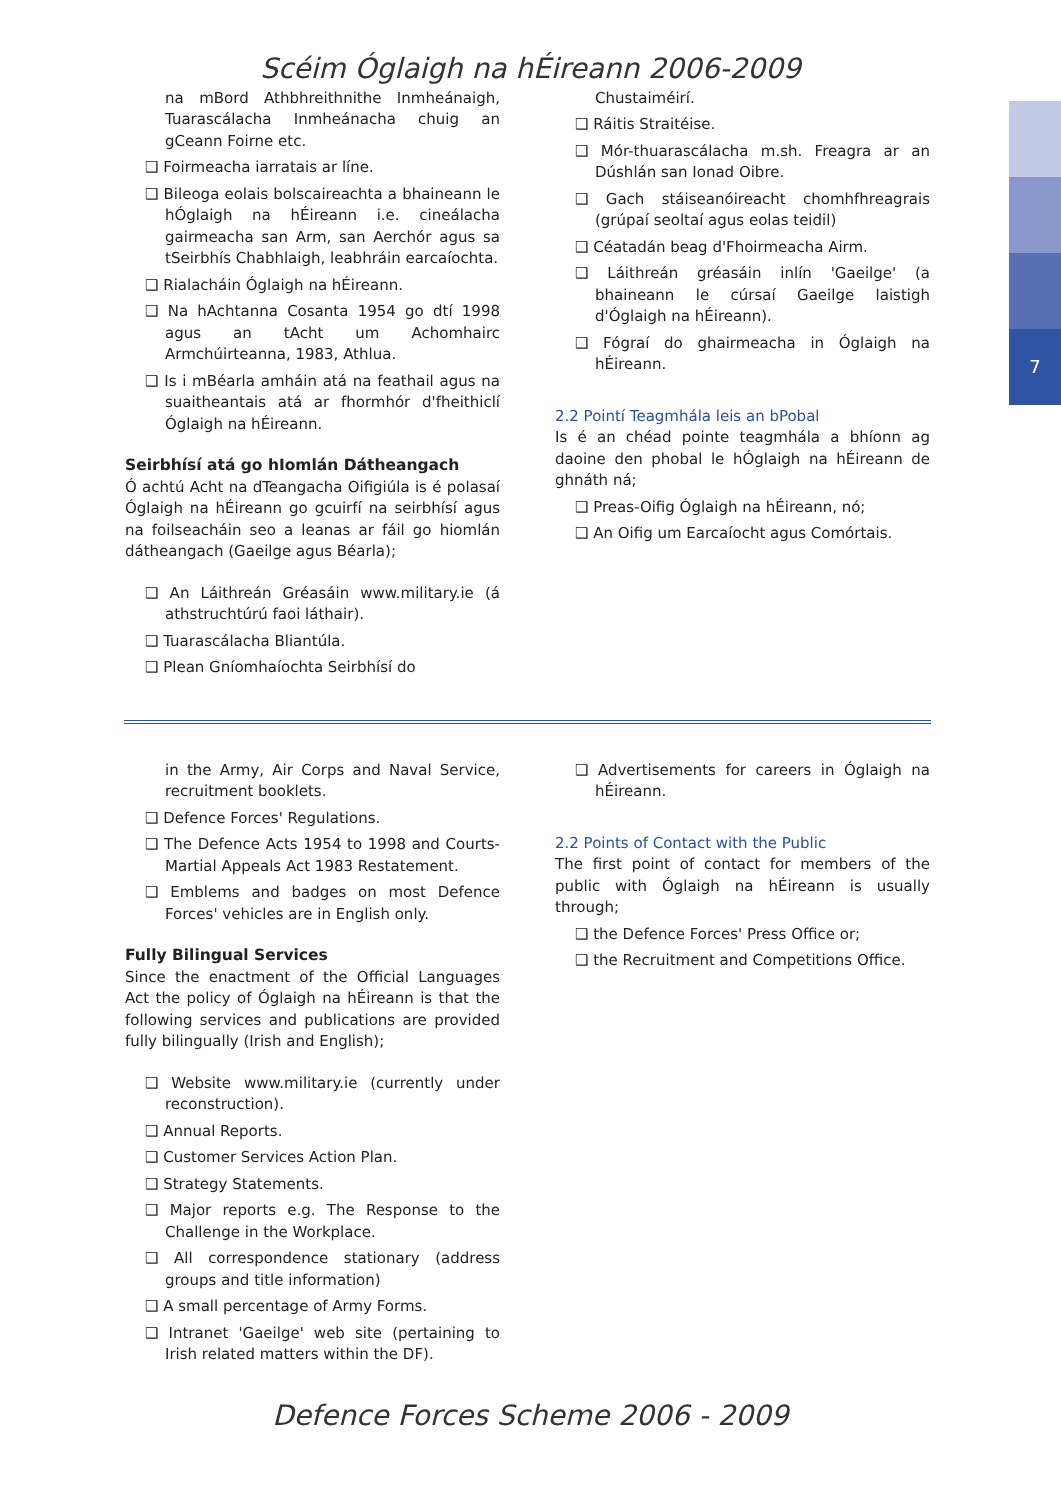7
Scéim Óglaigh na hÉireann 2006-2009
na mBord Athbhreithnithe Inmheánaigh, Tuarascálacha Inmheánacha chuig an gCeann Foirne etc.
❑ Foirmeacha iarratais ar líne.
❑ Bileoga eolais bolscaireachta a bhaineann le hÓglaigh na hÉireann i.e. cineálacha gairmeacha san Arm, san Aerchór agus sa tSeirbhís Chabhlaigh, leabhráin earcaíochta.
❑ Rialacháin Óglaigh na hÉireann.
❑ Na hAchtanna Cosanta 1954 go dtí 1998 agus an tAcht um Achomhairc Armchúirteanna, 1983, Athlua.
❑ Is i mBéarla amháin atá na feathail agus na suaitheantais atá ar fhormhór d'fheithiclí Óglaigh na hÉireann.
Seirbhísí atá go hIomlán Dátheangach
Ó achtú Acht na dTeangacha Oifigiúla is é polasaí Óglaigh na hÉireann go gcuirfí na seirbhísí agus na foilseacháin seo a leanas ar fáil go hiomlán dátheangach (Gaeilge agus Béarla);
❑ An Láithreán Gréasáin www.military.ie (á athstruchtúrú faoi láthair).
❑ Tuarascálacha Bliantúla.
❑ Plean Gníomhaíochta Seirbhísí do
Chustaiméirí.
❑ Ráitis Straitéise.
❑ Mór-thuarascálacha m.sh. Freagra ar an Dúshlán san Ionad Oibre.
❑ Gach stáiseanóireacht chomhfhreagrais (grúpaí seoltaí agus eolas teidil)
❑ Céatadán beag d'Fhoirmeacha Airm.
❑ Láithreán gréasáin inlín 'Gaeilge' (a bhaineann le cúrsaí Gaeilge laistigh d'Óglaigh na hÉireann).
❑ Fógraí do ghairmeacha in Óglaigh na hÉireann.
2.2 Pointí Teagmhála leis an bPobal
Is é an chéad pointe teagmhála a bhíonn ag daoine den phobal le hÓglaigh na hÉireann de ghnáth ná;
❑ Preas-Oifig Óglaigh na hÉireann, nó;
❑ An Oifig um Earcaíocht agus Comórtais.
in the Army, Air Corps and Naval Service, recruitment booklets.
❑ Defence Forces' Regulations.
❑ The Defence Acts 1954 to 1998 and Courts-Martial Appeals Act 1983 Restatement.
❑ Emblems and badges on most Defence Forces' vehicles are in English only.
Fully Bilingual Services
Since the enactment of the Official Languages Act the policy of Óglaigh na hÉireann is that the following services and publications are provided fully bilingually (Irish and English);
❑ Website www.military.ie (currently under reconstruction).
❑ Annual Reports.
❑ Customer Services Action Plan.
❑ Strategy Statements.
❑ Major reports e.g. The Response to the Challenge in the Workplace.
❑ All correspondence stationary (address groups and title information)
❑ A small percentage of Army Forms.
❑ Intranet 'Gaeilge' web site (pertaining to Irish related matters within the DF).
❑ Advertisements for careers in Óglaigh na hÉireann.
2.2 Points of Contact with the Public
The first point of contact for members of the public with Óglaigh na hÉireann is usually through;
❑ the Defence Forces' Press Office or;
❑ the Recruitment and Competitions Office.
Defence Forces Scheme 2006 - 2009